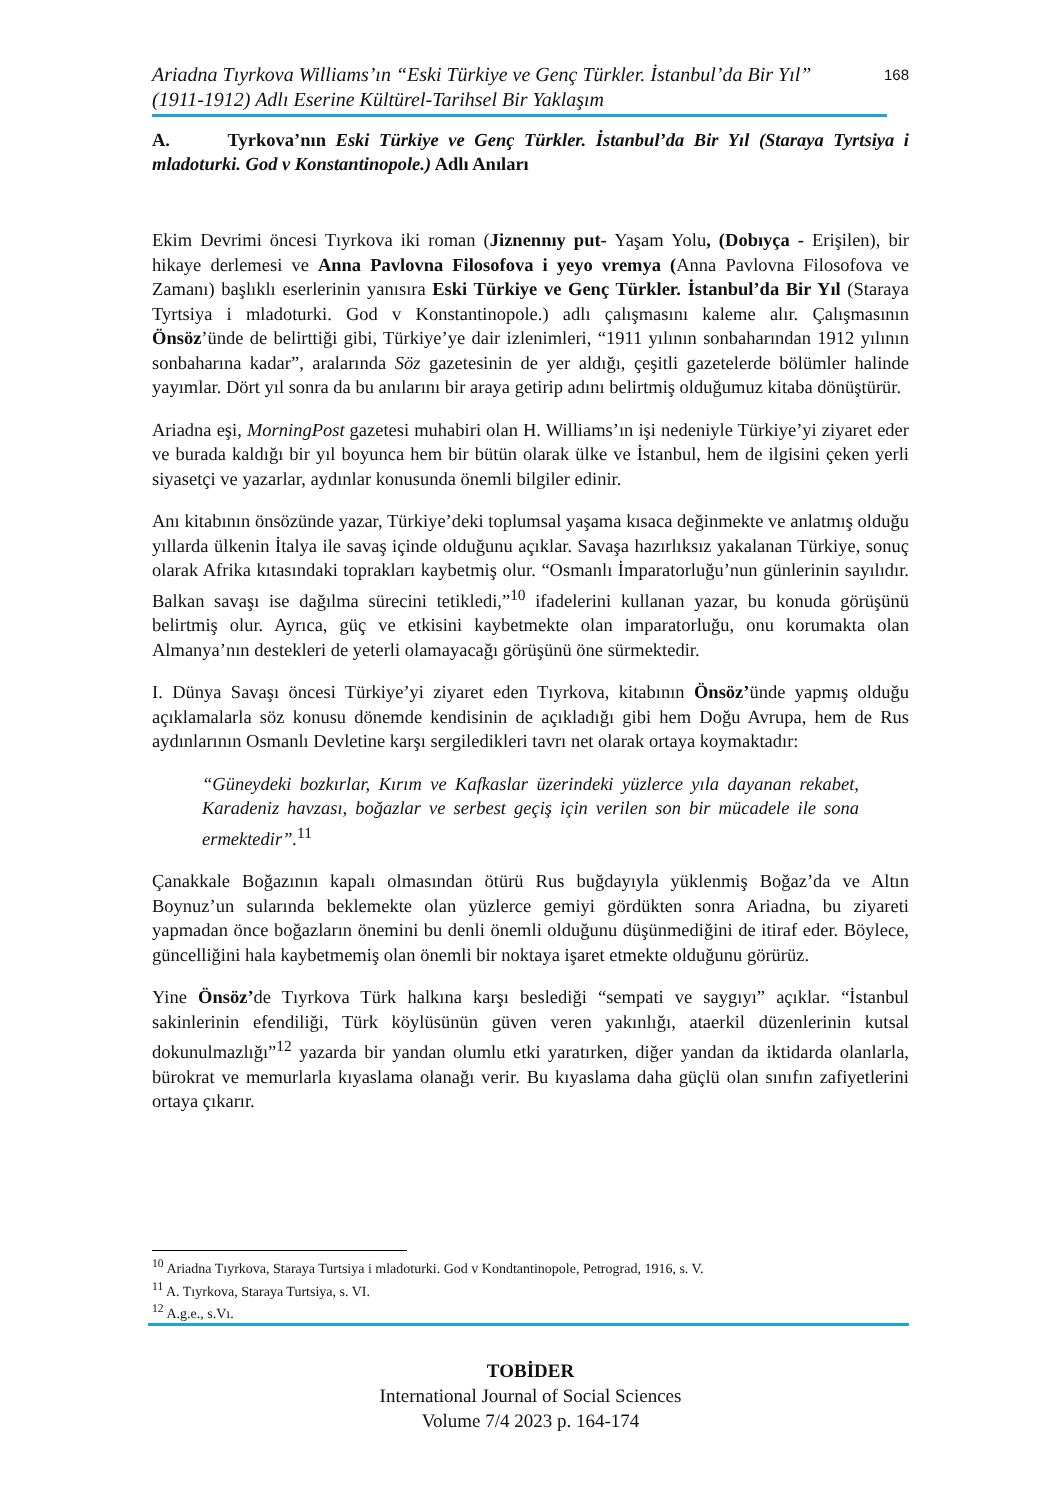Ariadna Tıyrkova Williams’ın “Eski Türkiye ve Genç Türkler. İstanbul’da Bir Yıl”
(1911-1912) Adlı Eserine Kültürel-Tarihsel Bir Yaklaşım
168
A. Tyrkova’nın Eski Türkiye ve Genç Türkler. İstanbul’da Bir Yıl (Staraya Tyrtsiya i mladoturki. God v Konstantinopole.) Adlı Anıları
Ekim Devrimi öncesi Tıyrkova iki roman (Jiznennıy put- Yaşam Yolu, (Dobıyça - Erişilen), bir hikaye derlemesi ve Anna Pavlovna Filosofova i yeyo vremya (Anna Pavlovna Filosofova ve Zamanı) başlıklı eserlerinin yanısıra Eski Türkiye ve Genç Türkler. İstanbul’da Bir Yıl (Staraya Tyrtsiya i mladoturki. God v Konstantinopole.) adlı çalışmasını kaleme alır. Çalışmasının Önsöz’ünde de belirttiği gibi, Türkiye’ye dair izlenimleri, “1911 yılının sonbaharından 1912 yılının sonbaharına kadar”, aralarında Söz gazetesinin de yer aldığı, çeşitli gazetelerde bölümler halinde yayımlar. Dört yıl sonra da bu anılarını bir araya getirip adını belirtmiş olduğumuz kitaba dönüştürür.
Ariadna eşi, MorningPost gazetesi muhabiri olan H. Williams’ın işi nedeniyle Türkiye’yi ziyaret eder ve burada kaldığı bir yıl boyunca hem bir bütün olarak ülke ve İstanbul, hem de ilgisini çeken yerli siyasetçi ve yazarlar, aydınlar konusunda önemli bilgiler edinir.
Anı kitabının önsözünde yazar, Türkiye’deki toplumsal yaşama kısaca değinmekte ve anlatmış olduğu yıllarda ülkenin İtalya ile savaş içinde olduğunu açıklar. Savaşa hazırlıksız yakalanan Türkiye, sonuç olarak Afrika kıtasındaki toprakları kaybetmiş olur. “Osmanlı İmparatorluğu’nun günlerinin sayılıdır. Balkan savaşı ise dağılma sürecini tetikledi,”<sup>10</sup> ifadelerini kullanan yazar, bu konuda görüşünü belirtmiş olur. Ayrıca, güç ve etkisini kaybetmekte olan imparatorluğu, onu korumakta olan Almanya’nın destekleri de yeterli olamayacağı görüşünü öne sürmektedir.
I. Dünya Savaşı öncesi Türkiye’yi ziyaret eden Tıyrkova, kitabının Önsöz’ünde yapmış olduğu açıklamalarla söz konusu dönemde kendisinin de açıkladığı gibi hem Doğu Avrupa, hem de Rus aydınlarının Osmanlı Devletine karşı sergiledikleri tavrı net olarak ortaya koymaktadır:
“Güneydeki bozkırlar, Kırım ve Kafkaslar üzerindeki yüzlerce yıla dayanan rekabet, Karadeniz havzası, boğazlar ve serbest geçiş için verilen son bir mücadele ile sona ermektedir”.<sup>11</sup>
Çanakkale Boğazının kapalı olmasından ötürü Rus buğdayıyla yüklenmiş Boğaz’da ve Altın Boynuz’un sularında beklemekte olan yüzlerce gemiyi gördükten sonra Ariadna, bu ziyareti yapmadan önce boğazların önemini bu denli önemli olduğunu düşünmediğini de itiraf eder. Böylece, güncelliğini hala kaybetmemiş olan önemli bir noktaya işaret etmekte olduğunu görürüz.
Yine Önsöz’de Tıyrkova Türk halkına karşı beslediği “sempati ve saygıyı” açıklar. “İstanbul sakinlerinin efendiliği, Türk köylüsünün güven veren yakınlığı, ataerkil düzenlerinin kutsal dokunulmazlığı”<sup>12</sup> yazarda bir yandan olumlu etki yaratırken, diğer yandan da iktidarda olanlarla, bürokrat ve memurlarla kıyaslama olanağı verir. Bu kıyaslama daha güçlü olan sınıfın zafiyetlerini ortaya çıkarır.
<sup>10</sup> Ariadna Tıyrkova, Staraya Turtsiya i mladoturki. God v Kondtantinopole, Petrograd, 1916, s. V.
<sup>11</sup> A. Tıyrkova, Staraya Turtsiya, s. VI.
<sup>12</sup> A.g.e., s.Vı.
TOBİDER
International Journal of Social Sciences
Volume 7/4 2023 p. 164-174